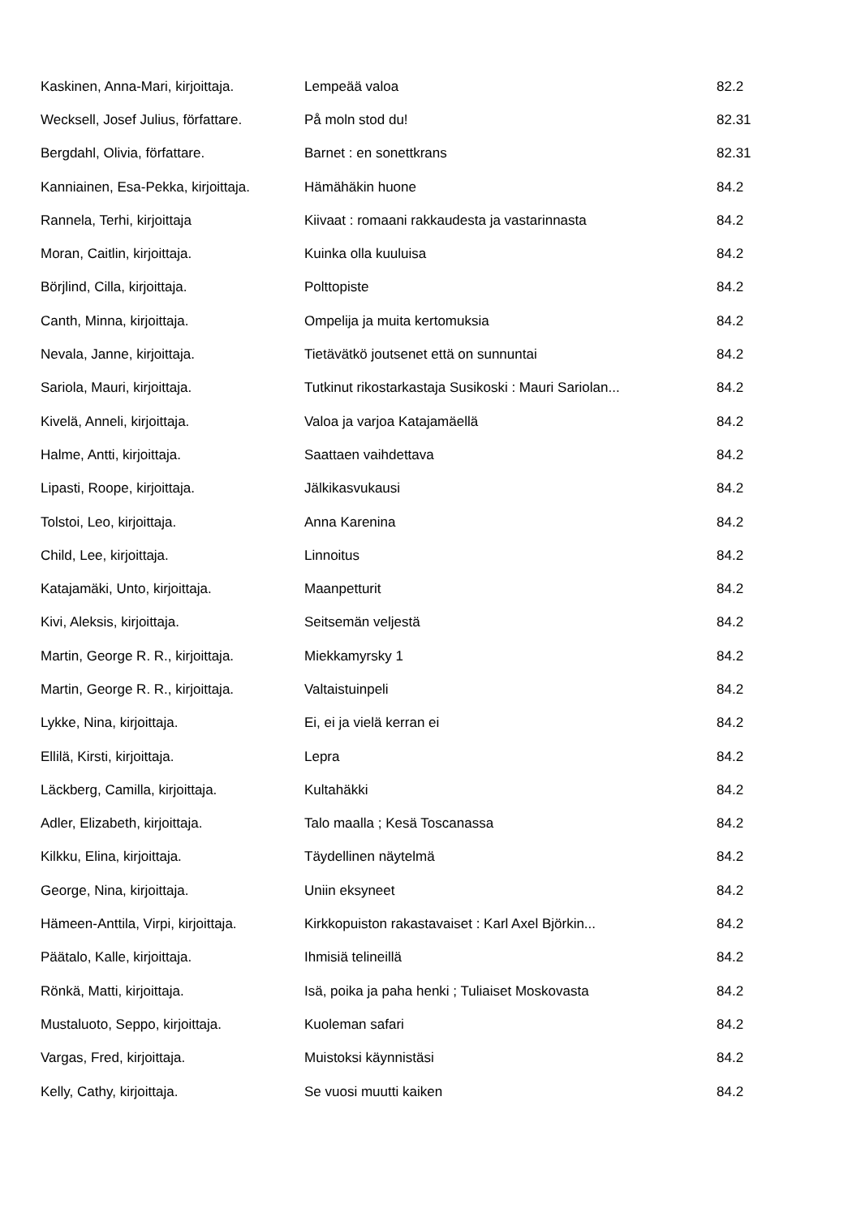| Kaskinen, Anna-Mari, kirjoittaja. | Lempeää valoa | 82.2 |
| Wecksell, Josef Julius, författare. | På moln stod du! | 82.31 |
| Bergdahl, Olivia, författare. | Barnet : en sonettkrans | 82.31 |
| Kanniainen, Esa-Pekka, kirjoittaja. | Hämähäkin huone | 84.2 |
| Rannela, Terhi, kirjoittaja | Kiivaat : romaani rakkaudesta ja vastarinnasta | 84.2 |
| Moran, Caitlin, kirjoittaja. | Kuinka olla kuuluisa | 84.2 |
| Börjlind, Cilla, kirjoittaja. | Polttopiste | 84.2 |
| Canth, Minna, kirjoittaja. | Ompelija ja muita kertomuksia | 84.2 |
| Nevala, Janne, kirjoittaja. | Tietävätkö joutsenet että on sunnuntai | 84.2 |
| Sariola, Mauri, kirjoittaja. | Tutkinut rikostarkastaja Susikoski : Mauri Sariolan... | 84.2 |
| Kivelä, Anneli, kirjoittaja. | Valoa ja varjoa Katajamäellä | 84.2 |
| Halme, Antti, kirjoittaja. | Saattaen vaihdettava | 84.2 |
| Lipasti, Roope, kirjoittaja. | Jälkikasvukausi | 84.2 |
| Tolstoi, Leo, kirjoittaja. | Anna Karenina | 84.2 |
| Child, Lee, kirjoittaja. | Linnoitus | 84.2 |
| Katajamäki, Unto, kirjoittaja. | Maanpetturit | 84.2 |
| Kivi, Aleksis, kirjoittaja. | Seitsemän veljestä | 84.2 |
| Martin, George R. R., kirjoittaja. | Miekkamyrsky 1 | 84.2 |
| Martin, George R. R., kirjoittaja. | Valtaistuinpeli | 84.2 |
| Lykke, Nina, kirjoittaja. | Ei, ei ja vielä kerran ei | 84.2 |
| Ellilä, Kirsti, kirjoittaja. | Lepra | 84.2 |
| Läckberg, Camilla, kirjoittaja. | Kultahäkki | 84.2 |
| Adler, Elizabeth, kirjoittaja. | Talo maalla ; Kesä Toscanassa | 84.2 |
| Kilkku, Elina, kirjoittaja. | Täydellinen näytelmä | 84.2 |
| George, Nina, kirjoittaja. | Uniin eksyneet | 84.2 |
| Hämeen-Anttila, Virpi, kirjoittaja. | Kirkkopuiston rakastavaiset : Karl Axel Björkin... | 84.2 |
| Päätalo, Kalle, kirjoittaja. | Ihmisiä telineillä | 84.2 |
| Rönkä, Matti, kirjoittaja. | Isä, poika ja paha henki ; Tuliaiset Moskovasta | 84.2 |
| Mustaluoto, Seppo, kirjoittaja. | Kuoleman safari | 84.2 |
| Vargas, Fred, kirjoittaja. | Muistoksi käynnistäsi | 84.2 |
| Kelly, Cathy, kirjoittaja. | Se vuosi muutti kaiken | 84.2 |